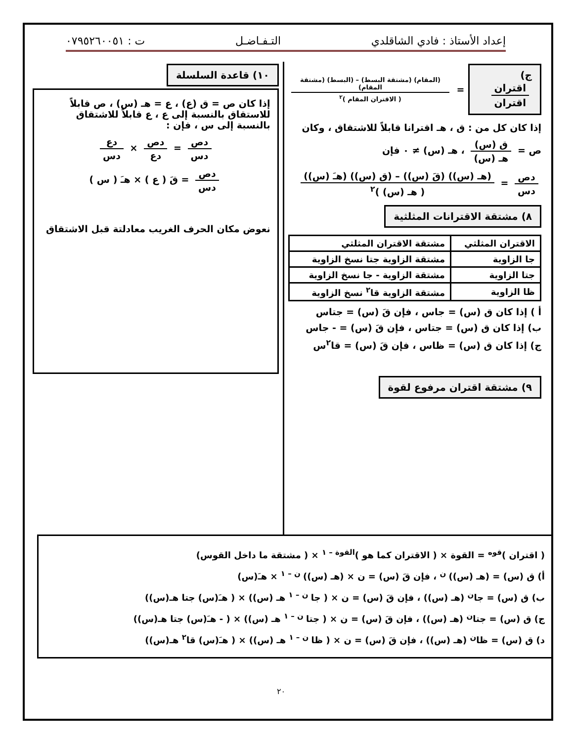إعداد الأستاذ : فادي الشاقلدي التـفـاضـل ت : ٠٧٩٥٢٦٠٠٥١
ج) اقتران اقتران
= (المقام) (مشتقة البسط) – (البسط) (مشتقة المقام) ( الاقتران المقام )<sup>٢</sup>
إذا كان كل من : ق ، هـ اقترانا قابلاً للاشتقاق ، وكان
ص = ق (س) هـ (س) ، هـ (س) ≠ ٠ فإن
دص دس = (هـ (س)) (قَ (س)) – (ق (س)) (هـَ (س)) ( هـ (س) )<sup>٢</sup>
٨) مشتقة الاقترانات المثلثية
| الاقتران المثلثي | مشتقة الاقتران المثلثي |
| --- | --- |
| جا الزاوية | مشتقة الزاوية جتا نسخ الزاوية |
| جتا الزاوية | مشتقة الزاوية - جا نسخ الزاوية |
| ظا الزاوية | مشتقة الزاوية قا<sup>٢</sup> نسخ الزاوية |
أ ) إذا كان ق (س) = جاس ، فإن قَ (س) = جتاس
ب) إذا كان ق (س) = جتاس ، فإن قَ (س) = - جاس
ج) إذا كان ق (س) = ظاس ، فإن قَ (س) = قا<sup>٢</sup>س
٩) مشتقة اقتران مرفوع لقوة
١٠) قاعدة السلسلة
إذا كان ص = ق (ع) ، ع = هـ (س) ، ص قابلاً للاستقاق بالنسبة إلى ع ، ع قابلاً للاشتقاق بالنسبة إلى س ، فإن :
دص دس = دص دع × دع دس
دص دس = قَ ( ع ) × هـَ ( س )
نعوض مكان الحرف الغريب معادلتة قبل الاشتقاق
( اقتران )<sup>قوه</sup> = القوة × ( الاقتران كما هو )<sup>القوة – ١</sup> × ( مشتقة ما داخل القوس)
أ) ق (س) = (هـ (س))<sup>ن</sup> ، فإن قَ (س) = ن × (هـ (س))<sup>ن – ١</sup> × هـَ(س)
ب) ق (س) = جا<sup>ن</sup> (هـ (س)) ، فإن قَ (س) = ن × ( جا<sup>ن – ١</sup> هـ (س)) × ( هـَ(س) جتا هـ(س))
ج) ق (س) = جتا<sup>ن</sup> (هـ (س)) ، فإن قَ (س) = ن × ( جتا<sup>ن – ١</sup> هـ (س)) × ( - هـَ(س) جتا هـ(س))
د) ق (س) = ظا<sup>ن</sup> (هـ (س)) ، فإن قَ (س) = ن × ( ظا<sup>ن – ١</sup> هـ (س)) × ( هـَ(س) قا<sup>٢</sup> هـ(س))
٢٠